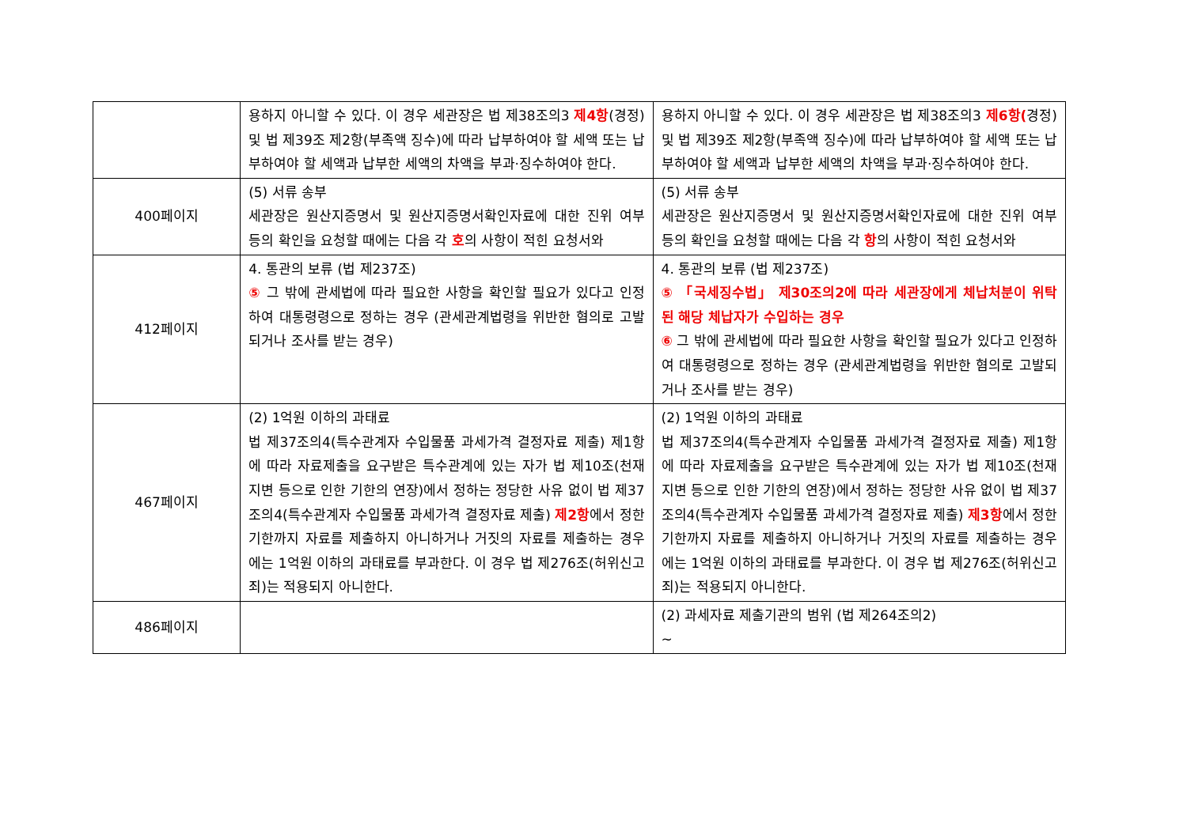| | 용하지 아니할 수 있다. 이 경우 세관장은 법 제38조의3 제4항 (경정) 및 법 제39조 제2항(부족액 징수)에 따라 납부하여야 할 세액 또는 납부하여야 할 세액과 납부한 세액의 차액을 부과·징수하여야 한다. | 용하지 아니할 수 있다. 이 경우 세관장은 법 제38조의3 제6항( 경정) 및 법 제39조 제2항(부족액 징수)에 따라 납부하여야 할 세액 또는 납부하여야 할 세액과 납부한 세액의 차액을 부과·징수하여야 한다. |
| 400페이지 | (5) 서류 송부 세관장은 원산지증명서 및 원산지증명서확인자료에 대한 진위 여부 등의 확인을 요청할 때에는 다음 각 호 의 사항이 적힌 요청서와 | (5) 서류 송부 세관장은 원산지증명서 및 원산지증명서확인자료에 대한 진위 여부 등의 확인을 요청할 때에는 다음 각 항 의 사항이 적힌 요청서와 |
| 412페이지 | 4. 통관의 보류 (법 제237조) ⑤ 그 밖에 관세법에 따라 필요한 사항을 확인할 필요가 있다고 인정하여 대통령령으로 정하는 경우 (관세관계법령을 위반한 혐의로 고발되거나 조사를 받는 경우) | 4. 통관의 보류 (법 제237조) ⑤ 「국세징수법」 제30조의2에 따라 세관장에게 체납처분이 위탁된 해당 체납자가 수입하는 경우 ⑥ 그 밖에 관세법에 따라 필요한 사항을 확인할 필요가 있다고 인정하여 대통령령으로 정하는 경우 (관세관계법령을 위반한 혐의로 고발되거나 조사를 받는 경우) |
| 467페이지 | (2) 1억원 이하의 과태료 법 제37조의4(특수관계자 수입물품 과세가격 결정자료 제출) 제1항에 따라 자료제출을 요구받은 특수관계에 있는 자가 법 제10조(천재지변 등으로 인한 기한의 연장)에서 정하는 정당한 사유 없이 법 제37조의4(특수관계자 수입물품 과세가격 결정자료 제출) 제2항 에서 정한 기한까지 자료를 제출하지 아니하거나 거짓의 자료를 제출하는 경우에는 1억원 이하의 과태료를 부과한다. 이 경우 법 제276조(허위신고죄)는 적용되지 아니한다. | (2) 1억원 이하의 과태료 법 제37조의4(특수관계자 수입물품 과세가격 결정자료 제출) 제1항에 따라 자료제출을 요구받은 특수관계에 있는 자가 법 제10조(천재지변 등으로 인한 기한의 연장)에서 정하는 정당한 사유 없이 법 제37조의4(특수관계자 수입물품 과세가격 결정자료 제출) 제3항 에서 정한 기한까지 자료를 제출하지 아니하거나 거짓의 자료를 제출하는 경우에는 1억원 이하의 과태료를 부과한다. 이 경우 법 제276조(허위신고죄)는 적용되지 아니한다. |
| 486페이지 | | (2) 과세자료 제출기관의 범위 (법 제264조의2) ~ |